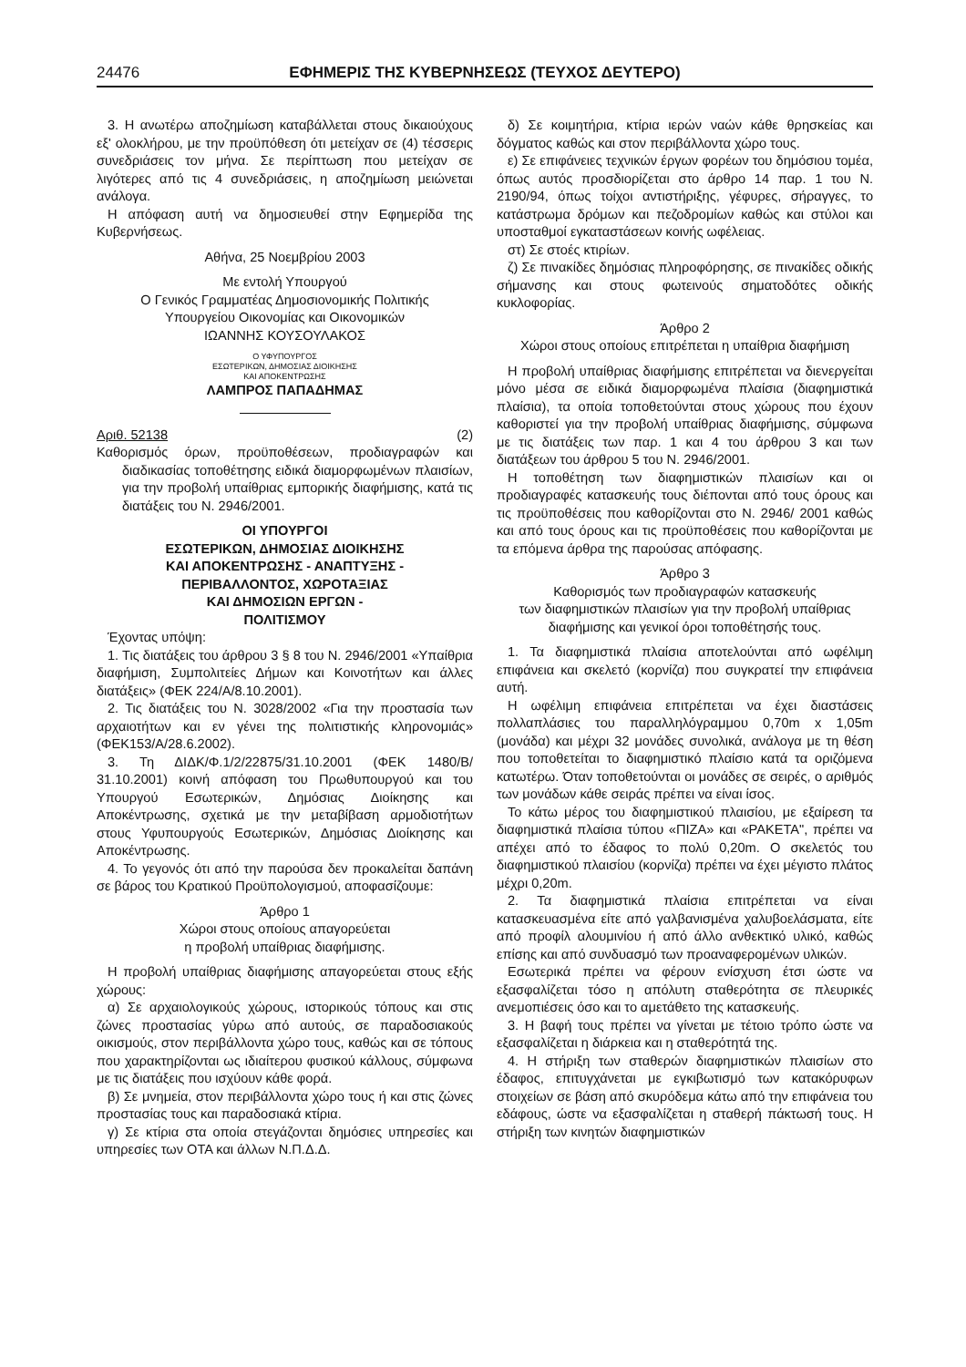24476 ΕΦΗΜΕΡΙΣ ΤΗΣ ΚΥΒΕΡΝΗΣΕΩΣ (ΤΕΥΧΟΣ ΔΕΥΤΕΡΟ)
3. Η ανωτέρω αποζημίωση καταβάλλεται στους δικαιούχους εξ' ολοκλήρου, με την προϋπόθεση ότι μετείχαν σε (4) τέσσερις συνεδριάσεις τον μήνα. Σε περίπτωση που μετείχαν σε λιγότερες από τις 4 συνεδριάσεις, η αποζημίωση μειώνεται ανάλογα.
Η απόφαση αυτή να δημοσιευθεί στην Εφημερίδα της Κυβερνήσεως.
Αθήνα, 25 Νοεμβρίου 2003
Με εντολή Υπουργού
Ο Γενικός Γραμματέας Δημοσιονομικής Πολιτικής
Υπουργείου Οικονομίας και Οικονομικών
ΙΩΑΝΝΗΣ ΚΟΥΣΟΥΛΑΚΟΣ
Ο ΥΦΥΠΟΥΡΓΟΣ
ΕΣΩΤΕΡΙΚΩΝ, ΔΗΜΟΣΙΑΣ ΔΙΟΙΚΗΣΗΣ
ΚΑΙ ΑΠΟΚΕΝΤΡΩΣΗΣ
ΛΑΜΠΡΟΣ ΠΑΠΑΔΗΜΑΣ
Αριθ. 52138 (2)
Καθορισμός όρων, προϋποθέσεων, προδιαγραφών και διαδικασίας τοποθέτησης ειδικά διαμορφωμένων πλαισίων, για την προβολή υπαίθριας εμπορικής διαφήμισης, κατά τις διατάξεις του Ν. 2946/2001.
ΟΙ ΥΠΟΥΡΓΟΙ
ΕΣΩΤΕΡΙΚΩΝ, ΔΗΜΟΣΙΑΣ ΔΙΟΙΚΗΣΗΣ
ΚΑΙ ΑΠΟΚΕΝΤΡΩΣΗΣ - ΑΝΑΠΤΥΞΗΣ -
ΠΕΡΙΒΑΛΛΟΝΤΟΣ, ΧΩΡΟΤΑΞΙΑΣ
ΚΑΙ ΔΗΜΟΣΙΩΝ ΕΡΓΩΝ -
ΠΟΛΙΤΙΣΜΟΥ
Έχοντας υπόψη:
1. Τις διατάξεις του άρθρου 3 § 8 του Ν. 2946/2001 «Υπαίθρια διαφήμιση, Συμπολιτείες Δήμων και Κοινοτήτων και άλλες διατάξεις» (ΦΕΚ 224/Α/8.10.2001).
2. Τις διατάξεις του Ν. 3028/2002 «Για την προστασία των αρχαιοτήτων και εν γένει της πολιτιστικής κληρονομιάς» (ΦΕΚ153/Α/28.6.2002).
3. Τη ΔΙΔΚ/Φ.1/2/22875/31.10.2001 (ΦΕΚ 1480/Β/ 31.10.2001) κοινή απόφαση του Πρωθυπουργού και του Υπουργού Εσωτερικών, Δημόσιας Διοίκησης και Αποκέντρωσης, σχετικά με την μεταβίβαση αρμοδιοτήτων στους Υφυπουργούς Εσωτερικών, Δημόσιας Διοίκησης και Αποκέντρωσης.
4. Το γεγονός ότι από την παρούσα δεν προκαλείται δαπάνη σε βάρος του Κρατικού Προϋπολογισμού, αποφασίζουμε:
Άρθρο 1
Χώροι στους οποίους απαγορεύεται
η προβολή υπαίθριας διαφήμισης.
Η προβολή υπαίθριας διαφήμισης απαγορεύεται στους εξής χώρους:
α) Σε αρχαιολογικούς χώρους, ιστορικούς τόπους και στις ζώνες προστασίας γύρω από αυτούς, σε παραδοσιακούς οικισμούς, στον περιβάλλοντα χώρο τους, καθώς και σε τόπους που χαρακτηρίζονται ως ιδιαίτερου φυσικού κάλλους, σύμφωνα με τις διατάξεις που ισχύουν κάθε φορά.
β) Σε μνημεία, στον περιβάλλοντα χώρο τους ή και στις ζώνες προστασίας τους και παραδοσιακά κτίρια.
γ) Σε κτίρια στα οποία στεγάζονται δημόσιες υπηρεσίες και υπηρεσίες των ΟΤΑ και άλλων Ν.Π.Δ.Δ.
δ) Σε κοιμητήρια, κτίρια ιερών ναών κάθε θρησκείας και δόγματος καθώς και στον περιβάλλοντα χώρο τους.
ε) Σε επιφάνειες τεχνικών έργων φορέων του δημόσιου τομέα, όπως αυτός προσδιορίζεται στο άρθρο 14 παρ. 1 του Ν. 2190/94, όπως τοίχοι αντιστήριξης, γέφυρες, σήραγγες, το κατάστρωμα δρόμων και πεζοδρομίων καθώς και στύλοι και υποσταθμοί εγκαταστάσεων κοινής ωφέλειας.
στ) Σε στοές κτιρίων.
ζ) Σε πινακίδες δημόσιας πληροφόρησης, σε πινακίδες οδικής σήμανσης και στους φωτεινούς σηματοδότες οδικής κυκλοφορίας.
Άρθρο 2
Χώροι στους οποίους επιτρέπεται η υπαίθρια διαφήμιση
Η προβολή υπαίθριας διαφήμισης επιτρέπεται να διενεργείται μόνο μέσα σε ειδικά διαμορφωμένα πλαίσια (διαφημιστικά πλαίσια), τα οποία τοποθετούνται στους χώρους που έχουν καθοριστεί για την προβολή υπαίθριας διαφήμισης, σύμφωνα με τις διατάξεις των παρ. 1 και 4 του άρθρου 3 και των διατάξεων του άρθρου 5 του Ν. 2946/2001.
Η τοποθέτηση των διαφημιστικών πλαισίων και οι προδιαγραφές κατασκευής τους διέπονται από τους όρους και τις προϋποθέσεις που καθορίζονται στο Ν. 2946/ 2001 καθώς και από τους όρους και τις προϋποθέσεις που καθορίζονται με τα επόμενα άρθρα της παρούσας απόφασης.
Άρθρο 3
Καθορισμός των προδιαγραφών κατασκευής
των διαφημιστικών πλαισίων για την προβολή υπαίθριας
διαφήμισης και γενικοί όροι τοποθέτησής τους.
1. Τα διαφημιστικά πλαίσια αποτελούνται από ωφέλιμη επιφάνεια και σκελετό (κορνίζα) που συγκρατεί την επιφάνεια αυτή.
Η ωφέλιμη επιφάνεια επιτρέπεται να έχει διαστάσεις πολλαπλάσιες του παραλληλόγραμμου 0,70m x 1,05m (μονάδα) και μέχρι 32 μονάδες συνολικά, ανάλογα με τη θέση που τοποθετείται το διαφημιστικό πλαίσιο κατά τα οριζόμενα κατωτέρω. Όταν τοποθετούνται οι μονάδες σε σειρές, ο αριθμός των μονάδων κάθε σειράς πρέπει να είναι ίσος.
Το κάτω μέρος του διαφημιστικού πλαισίου, με εξαίρεση τα διαφημιστικά πλαίσια τύπου «ΠΙΖΑ» και «ΡΑΚΕΤΑ", πρέπει να απέχει από το έδαφος το πολύ 0,20m. Ο σκελετός του διαφημιστικού πλαισίου (κορνίζα) πρέπει να έχει μέγιστο πλάτος μέχρι 0,20m.
2. Τα διαφημιστικά πλαίσια επιτρέπεται να είναι κατασκευασμένα είτε από γαλβανισμένα χαλυβοελάσματα, είτε από προφίλ αλουμινίου ή από άλλο ανθεκτικό υλικό, καθώς επίσης και από συνδυασμό των προαναφερομένων υλικών.
Εσωτερικά πρέπει να φέρουν ενίσχυση έτσι ώστε να εξασφαλίζεται τόσο η απόλυτη σταθερότητα σε πλευρικές ανεμοπιέσεις όσο και το αμετάθετο της κατασκευής.
3. Η βαφή τους πρέπει να γίνεται με τέτοιο τρόπο ώστε να εξασφαλίζεται η διάρκεια και η σταθερότητά της.
4. Η στήριξη των σταθερών διαφημιστικών πλαισίων στο έδαφος, επιτυγχάνεται με εγκιβωτισμό των κατακόρυφων στοιχείων σε βάση από σκυρόδεμα κάτω από την επιφάνεια του εδάφους, ώστε να εξασφαλίζεται η σταθερή πάκτωσή τους. Η στήριξη των κινητών διαφημιστικών